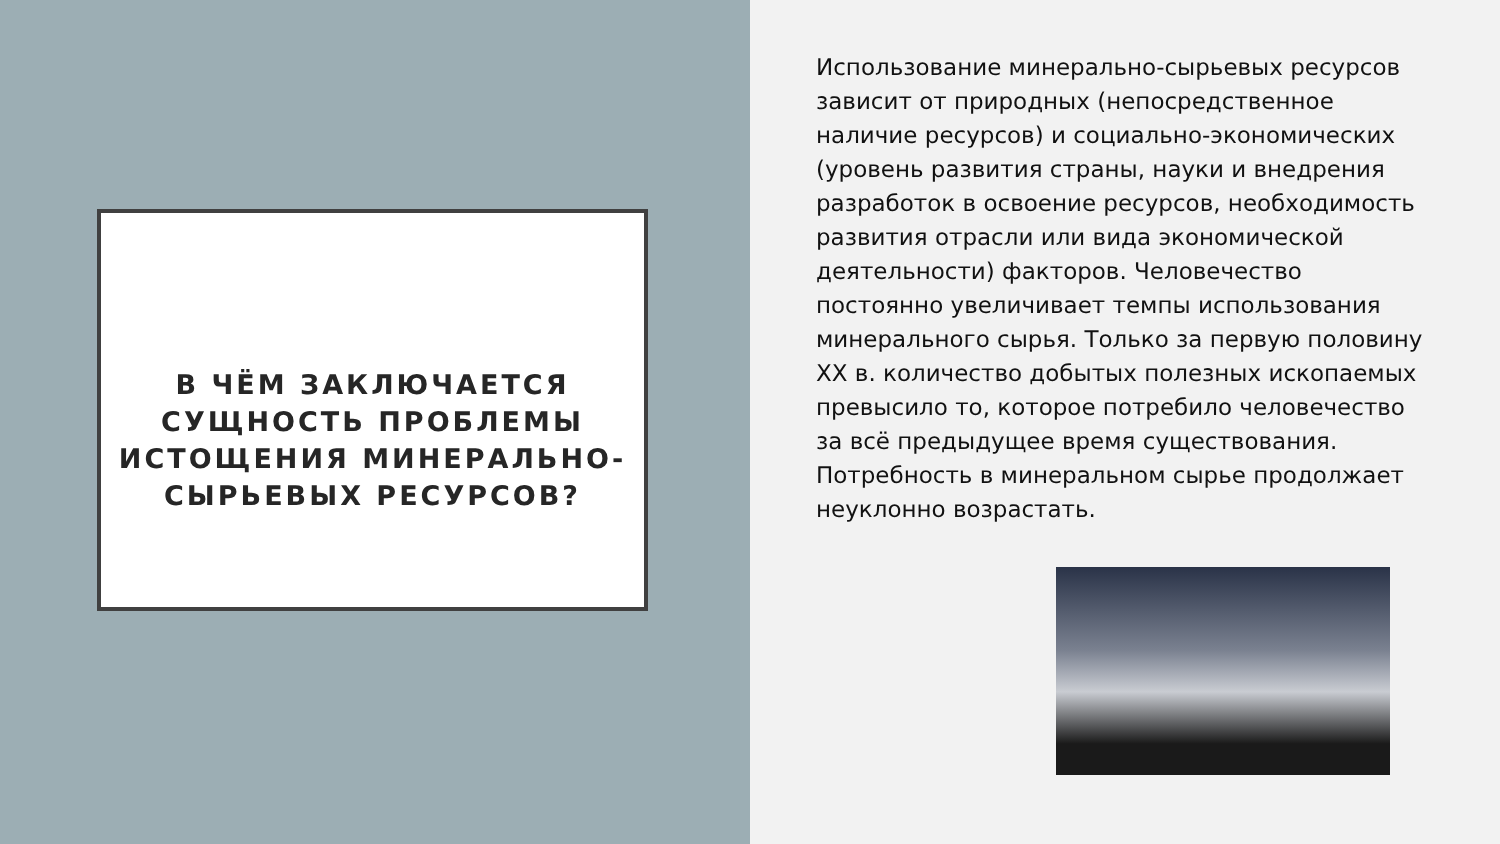В ЧЁМ ЗАКЛЮЧАЕТСЯ СУЩНОСТЬ ПРОБЛЕМЫ ИСТОЩЕНИЯ МИНЕРАЛЬНО-СЫРЬЕВЫХ РЕСУРСОВ?
Использование минерально-сырьевых ресурсов зависит от природных (непосредственное наличие ресурсов) и социально-экономических (уровень развития страны, науки и внедрения разработок в освоение ресурсов, необходимость развития отрасли или вида экономической деятельности) факторов. Человечество постоянно увеличивает темпы использования минерального сырья. Только за первую половину XX в. количество добытых полезных ископаемых превысило то, которое потребило человечество за всё предыдущее время существования. Потребность в минеральном сырье продолжает неуклонно возрастать.